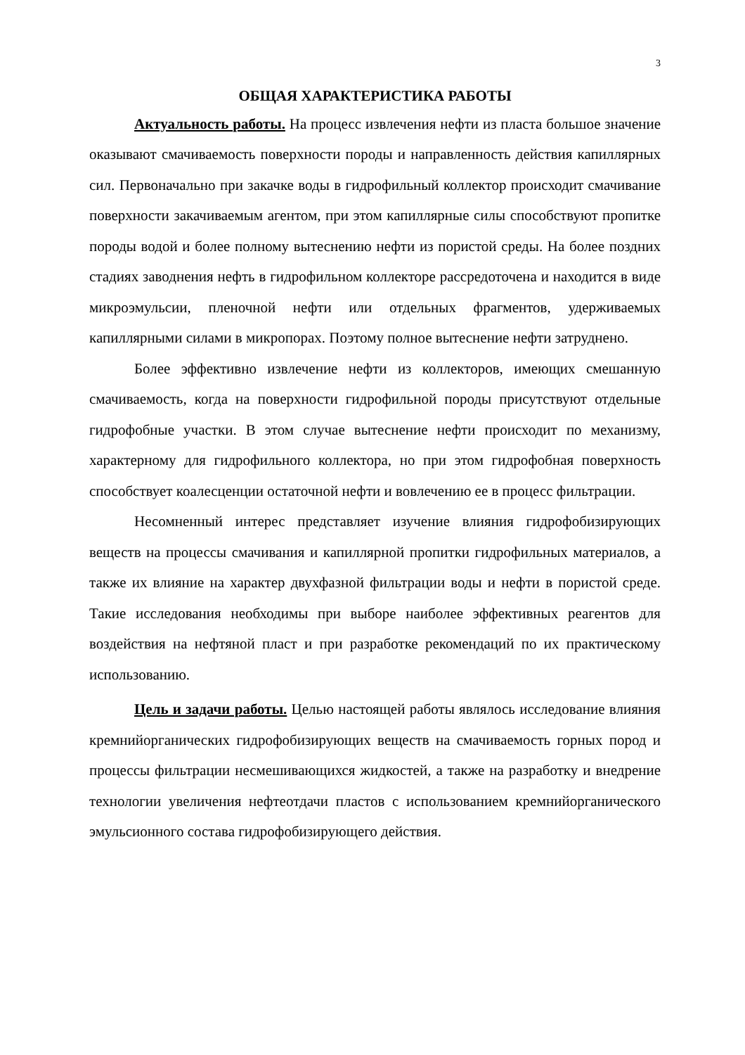3
ОБЩАЯ ХАРАКТЕРИСТИКА РАБОТЫ
Актуальность работы. На процесс извлечения нефти из пласта большое значение оказывают смачиваемость поверхности породы и направленность действия капиллярных сил. Первоначально при закачке воды в гидрофильный коллектор происходит смачивание поверхности закачиваемым агентом, при этом капиллярные силы способствуют пропитке породы водой и более полному вытеснению нефти из пористой среды. На более поздних стадиях заводнения нефть в гидрофильном коллекторе рассредоточена и находится в виде микроэмульсии, пленочной нефти или отдельных фрагментов, удерживаемых капиллярными силами в микропорах. Поэтому полное вытеснение нефти затруднено.
Более эффективно извлечение нефти из коллекторов, имеющих смешанную смачиваемость, когда на поверхности гидрофильной породы присутствуют отдельные гидрофобные участки. В этом случае вытеснение нефти происходит по механизму, характерному для гидрофильного коллектора, но при этом гидрофобная поверхность способствует коалесценции остаточной нефти и вовлечению ее в процесс фильтрации.
Несомненный интерес представляет изучение влияния гидрофобизирующих веществ на процессы смачивания и капиллярной пропитки гидрофильных материалов, а также их влияние на характер двухфазной фильтрации воды и нефти в пористой среде. Такие исследования необходимы при выборе наиболее эффективных реагентов для воздействия на нефтяной пласт и при разработке рекомендаций по их практическому использованию.
Цель и задачи работы. Целью настоящей работы являлось исследование влияния кремнийорганических гидрофобизирующих веществ на смачиваемость горных пород и процессы фильтрации несмешивающихся жидкостей, а также на разработку и внедрение технологии увеличения нефтеотдачи пластов с использованием кремнийорганического эмульсионного состава гидрофобизирующего действия.